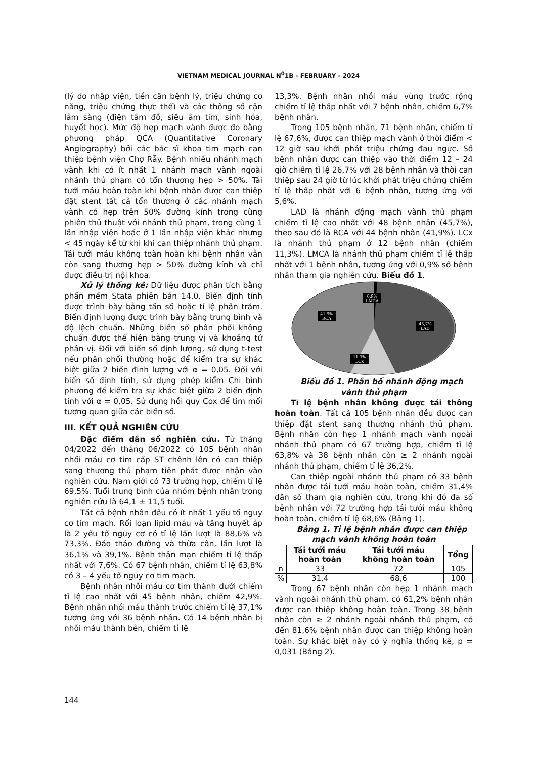VIETNAM MEDICAL JOURNAL N<sup>0</sup>1B - FEBRUARY - 2024
(lý do nhập viện, tiền căn bệnh lý, triệu chứng cơ năng, triệu chứng thực thể) và các thông số cận lâm sàng (điện tâm đồ, siêu âm tim, sinh hóa, huyết học). Mức độ hẹp mạch vành được đo bằng phương pháp QCA (Quantitative Coronary Angiography) bởi các bác sĩ khoa tim mạch can thiệp bệnh viện Chợ Rẫy. Bệnh nhiều nhánh mạch vành khi có ít nhất 1 nhánh mạch vành ngoài nhánh thủ phạm có tổn thương hẹp > 50%. Tái tưới máu hoàn toàn khi bệnh nhân được can thiệp đặt stent tất cả tổn thương ở các nhánh mạch vành có hẹp trên 50% đường kính trong cùng phiên thủ thuật với nhánh thủ phạm, trong cùng 1 lần nhập viện hoặc ở 1 lần nhập viện khác nhưng < 45 ngày kể từ khi khi can thiệp nhánh thủ phạm. Tái tưới máu không toàn hoàn khi bệnh nhân vẫn còn sang thương hẹp > 50% đường kính và chỉ được điều trị nội khoa.
Xử lý thống kê: Dữ liệu được phân tích bằng phần mềm Stata phiên bản 14.0. Biến định tính được trình bày bằng tần số hoặc tỉ lệ phần trăm. Biến định lượng được trình bày bằng trung bình và độ lệch chuẩn. Những biến số phân phối không chuẩn được thể hiện bằng trung vị và khoảng tứ phân vị. Đối với biến số định lượng, sử dụng t-test nếu phân phối thường hoặc để kiểm tra sự khác biệt giữa 2 biến định lượng với α = 0,05. Đối với biến số định tính, sử dụng phép kiểm Chi bình phương để kiểm tra sự khác biệt giữa 2 biến định tính với α = 0,05. Sử dụng hồi quy Cox để tìm mối tương quan giữa các biến số.
III. KẾT QUẢ NGHIÊN CỨU
Đặc điểm dân số nghiên cứu. Từ tháng 04/2022 đến tháng 06/2022 có 105 bệnh nhân nhồi máu cơ tim cấp ST chênh lên có can thiệp sang thương thủ phạm tiên phát được nhận vào nghiên cứu. Nam giới có 73 trường hợp, chiếm tỉ lệ 69,5%. Tuổi trung bình của nhóm bệnh nhân trong nghiên cứu là 64,1 ± 11,5 tuổi.
Tất cả bệnh nhân đều có ít nhất 1 yếu tố nguy cơ tim mạch. Rối loạn lipid máu và tăng huyết áp là 2 yếu tố nguy cơ có tỉ lệ lần lượt là 88,6% và 73,3%. Đáo tháo đường và thừa cân, lần lượt là 36,1% và 39,1%. Bệnh thận mạn chiếm tỉ lệ thấp nhất với 7,6%. Có 67 bệnh nhân, chiếm tỉ lệ 63,8% có 3 – 4 yếu tố nguy cơ tim mạch.
Bệnh nhân nhồi máu cơ tim thành dưới chiếm tỉ lệ cao nhất với 45 bệnh nhân, chiếm 42,9%. Bệnh nhân nhồi máu thành trước chiếm tỉ lệ 37,1% tương ứng với 36 bệnh nhân. Có 14 bệnh nhân bị nhồi máu thành bên, chiếm tỉ lệ
13,3%. Bệnh nhân nhồi máu vùng trước rộng chiếm tỉ lệ thấp nhất với 7 bệnh nhân, chiếm 6,7% bệnh nhân.
Trong 105 bệnh nhân, 71 bệnh nhân, chiếm tỉ lệ 67,6%, được can thiệp mạch vành ở thời điểm < 12 giờ sau khởi phát triệu chứng đau ngực. Số bệnh nhân được can thiệp vào thời điểm 12 – 24 giờ chiếm tỉ lệ 26,7% với 28 bệnh nhân và thời can thiệp sau 24 giờ từ lúc khởi phát triệu chứng chiếm tỉ lệ thấp nhất với 6 bệnh nhân, tương ứng với 5,6%.
LAD là nhánh động mạch vành thủ phạm chiếm tỉ lệ cao nhất với 48 bệnh nhân (45,7%), theo sau đó là RCA với 44 bệnh nhân (41,9%). LCx là nhánh thủ phạm ở 12 bệnh nhân (chiếm 11,3%). LMCA là nhánh thủ phạm chiếm tỉ lệ thấp nhất với 1 bệnh nhân, tương ứng với 0,9% số bệnh nhân tham gia nghiên cứu. Biểu đồ 1.
0,9%
LMCA
41,9%
RCA
45,7%
LAD
11,3%
LCx
Biểu đồ 1. Phân bố nhánh động mạch vành thủ phạm
Tỉ lệ bệnh nhân không được tái thông hoàn toàn. Tất cả 105 bệnh nhân đều được can thiệp đặt stent sang thương nhánh thủ phạm. Bệnh nhân còn hẹp 1 nhánh mạch vành ngoài nhánh thủ phạm có 67 trường hợp, chiếm tỉ lệ 63,8% và 38 bệnh nhân còn ≥ 2 nhánh ngoài nhánh thủ phạm, chiếm tỉ lệ 36,2%.
Can thiệp ngoài nhánh thủ phạm có 33 bệnh nhân được tái tưới máu hoàn toàn, chiếm 31,4% dân số tham gia nghiên cứu, trong khi đó đa số bệnh nhân với 72 trường hợp tái tưới máu không hoàn toàn, chiếm tỉ lệ 68,6% (Bảng 1).
Bảng 1. Tỉ lệ bệnh nhân được can thiệp mạch vành không hoàn toàn
| | Tái tưới máu hoàn toàn | Tái tưới máu không hoàn toàn | Tổng |
| --- | --- | --- | --- |
| n | 33 | 72 | 105 |
| % | 31,4 | 68,6 | 100 |
Trong 67 bệnh nhân còn hẹp 1 nhánh mạch vành ngoài nhánh thủ phạm, có 61,2% bệnh nhân được can thiệp không hoàn toàn. Trong 38 bệnh nhân còn ≥ 2 nhánh ngoài nhánh thủ phạm, có đến 81,6% bệnh nhân được can thiệp không hoàn toàn. Sự khác biệt này có ý nghĩa thống kê, p = 0,031 (Bảng 2).
144